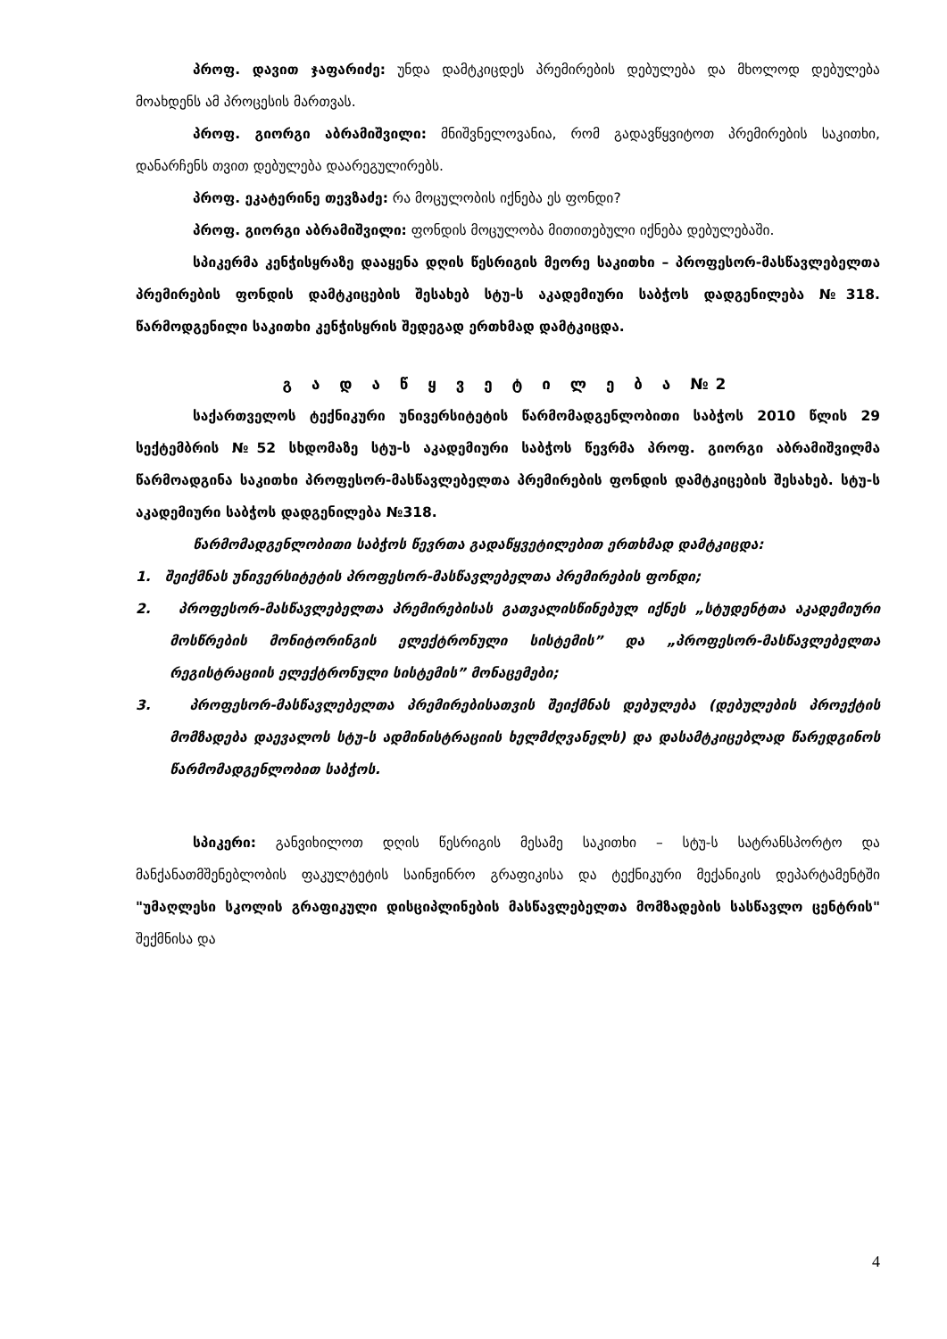პროფ. დავით ჯაფარიძე: უნდა დამტკიცდეს პრემირების დებულება და მხოლოდ დებულება მოახდენს ამ პროცესის მართვას.
პროფ. გიორგი აბრამიშვილი: მნიშვნელოვანია, რომ გადავწყვიტოთ პრემირების საკითხი, დანარჩენს თვით დებულება დაარეგულირებს.
პროფ. ეკატერინე თევზაძე: რა მოცულობის იქნება ეს ფონდი?
პროფ. გიორგი აბრამიშვილი: ფონდის მოცულობა მითითებული იქნება დებულებაში.
სპიკერმა კენჭისყრაზე დააყენა დღის წესრიგის მეორე საკითხი – პროფესორ-მასწავლებელთა პრემირების ფონდის დამტკიცების შესახებ სტუ-ს აკადემიური საბჭოს დადგენილება №318. წარმოდგენილი საკითხი კენჭისყრის შედეგად ერთხმად დამტკიცდა.
გ ა დ ა წ ყ ვ ე ტ ი ლ ე ბ ა №2
საქართველოს ტექნიკური უნივერსიტეტის წარმომადგენლობითი საბჭოს 2010 წლის 29 სექტემბრის №52 სხდომაზე სტუ-ს აკადემიური საბჭოს წევრმა პროფ. გიორგი აბრამიშვილმა წარმოადგინა საკითხი პროფესორ-მასწავლებელთა პრემირების ფონდის დამტკიცების შესახებ. სტუ-ს აკადემიური საბჭოს დადგენილება №318.
წარმომადგენლობითი საბჭოს წევრთა გადაწყვეტილებით ერთხმად დამტკიცდა:
1. შეიქმნას უნივერსიტეტის პროფესორ-მასწავლებელთა პრემირების ფონდი;
2. პროფესორ-მასწავლებელთა პრემირებისას გათვალისწინებულ იქნეს „სტუდენტთა აკადემიური მოსწრების მონიტორინგის ელექტრონული სისტემის” და „პროფესორ-მასწავლებელთა რეგისტრაციის ელექტრონული სისტემის” მონაცემები;
3. პროფესორ-მასწავლებელთა პრემირებისათვის შეიქმნას დებულება (დებულების პროექტის მომზადება დაევალოს სტუ-ს ადმინისტრაციის ხელმძღვანელს) და დასამტკიცებლად წარედგინოს წარმომადგენლობით საბჭოს.
სპიკერი: განვიხილოთ დღის წესრიგის მესამე საკითხი – სტუ-ს სატრანსპორტო და მანქანათმშენებლობის ფაკულტეტის საინჟინრო გრაფიკისა და ტექნიკური მექანიკის დეპარტამენტში "უმაღლესი სკოლის გრაფიკული დისციპლინების მასწავლებელთა მომზადების სასწავლო ცენტრის" შექმნისა და
4